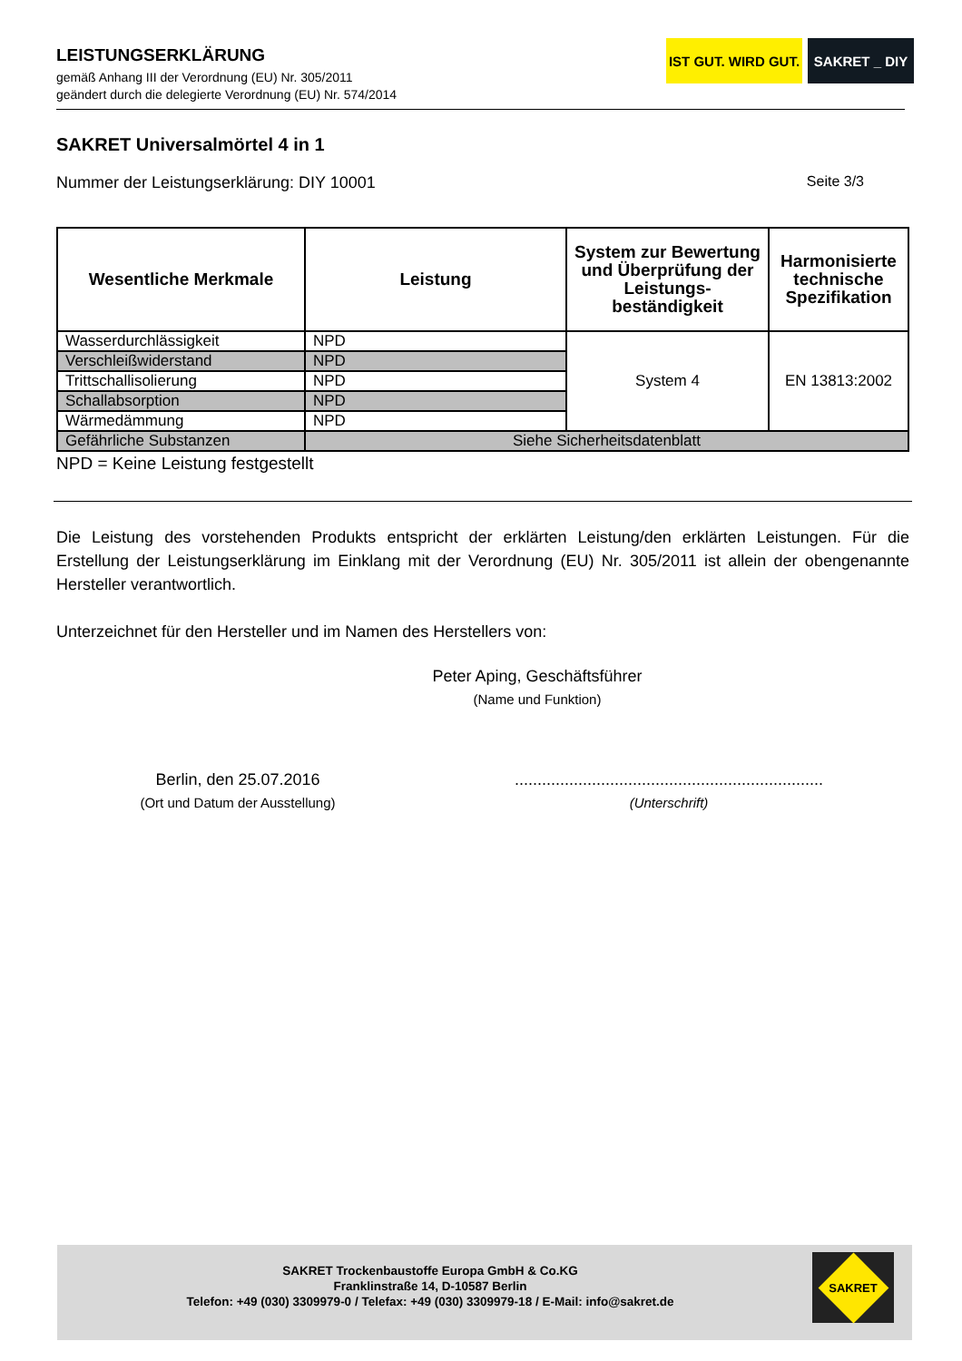LEISTUNGSERKLÄRUNG
gemäß Anhang III der Verordnung (EU) Nr. 305/2011
geändert durch die delegierte Verordnung (EU) Nr. 574/2014
IST GUT. WIRD GUT.
SAKRET _ DIY
SAKRET Universalmörtel 4 in 1
Nummer der Leistungserklärung: DIY 10001 Seite 3/3
| Wesentliche Merkmale | Leistung | System zur Bewertung und Überprüfung der Leistungs-beständigkeit | Harmonisierte technische Spezifikation |
| --- | --- | --- | --- |
| Wasserdurchlässigkeit | NPD | System 4 | EN 13813:2002 |
| Verschleißwiderstand | NPD | | |
| Trittschallisolierung | NPD | | |
| Schallabsorption | NPD | | |
| Wärmedämmung | NPD | | |
| Gefährliche Substanzen | Siehe Sicherheitsdatenblatt | | |
NPD = Keine Leistung festgestellt
Die Leistung des vorstehenden Produkts entspricht der erklärten Leistung/den erklärten Leistungen. Für die Erstellung der Leistungserklärung im Einklang mit der Verordnung (EU) Nr. 305/2011 ist allein der obengenannte Hersteller verantwortlich.
Unterzeichnet für den Hersteller und im Namen des Herstellers von:
Peter Aping, Geschäftsführer
(Name und Funktion)
Berlin, den 25.07.2016
(Ort und Datum der Ausstellung)
....................................................................
(Unterschrift)
SAKRET Trockenbaustoffe Europa GmbH & Co.KG
Franklinstraße 14, D-10587 Berlin
Telefon: +49 (030) 3309979-0 / Telefax: +49 (030) 3309979-18 / E-Mail: info@sakret.de
SAKRET